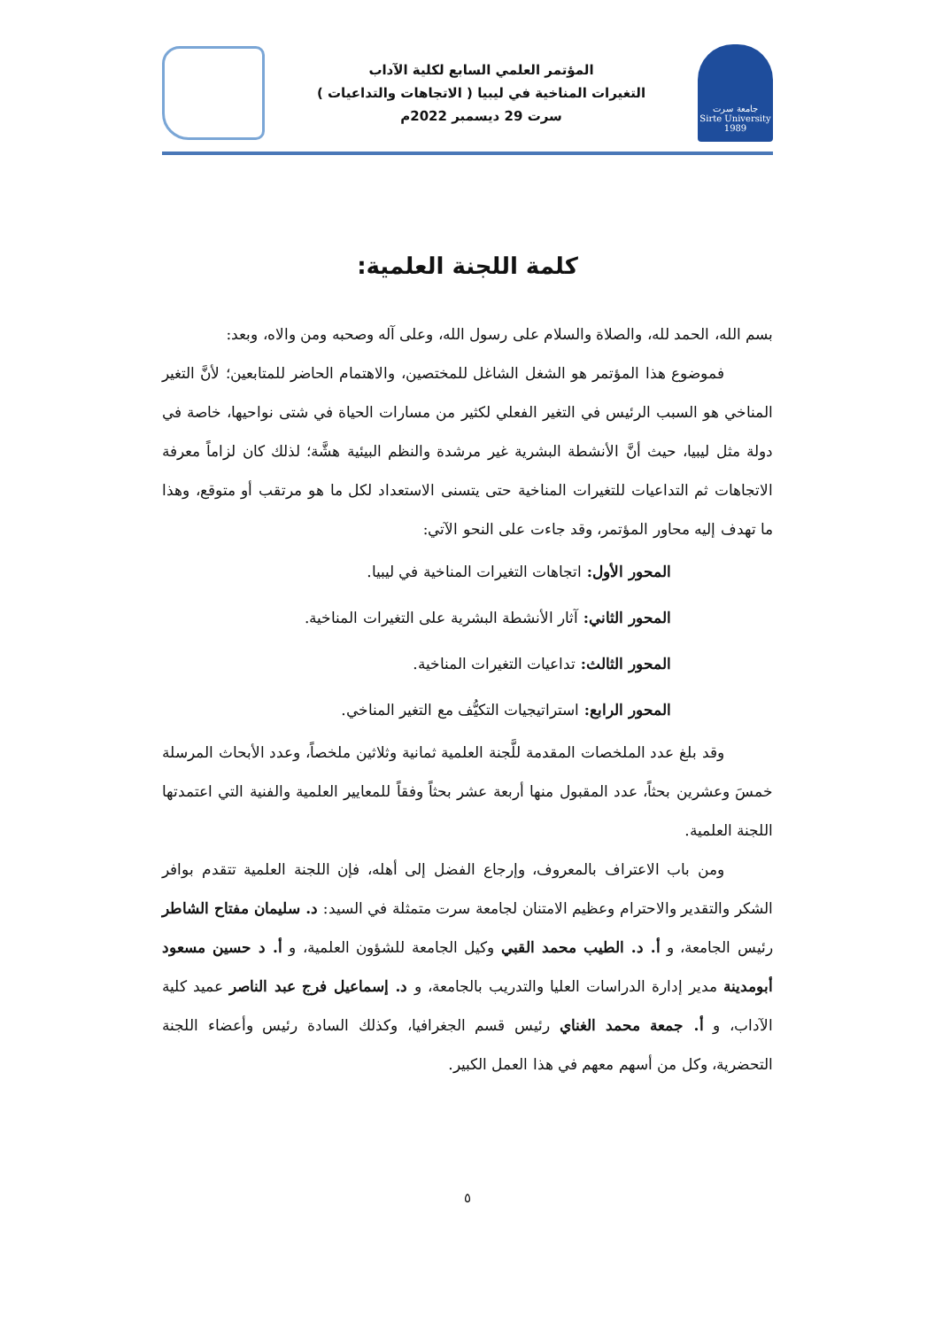جامعة سرت
Sirte University
1989
المؤتمر العلمي السابع لكلية الآداب
التغيرات المناخية في ليبيا ( الاتجاهات والتداعيات )
سرت 29 ديسمبر 2022م
كلمة اللجنة العلمية:
بسم الله، الحمد لله، والصلاة والسلام على رسول الله، وعلى آله وصحبه ومن والاه، وبعد:
فموضوع هذا المؤتمر هو الشغل الشاغل للمختصين، والاهتمام الحاضر للمتابعين؛ لأنَّ التغير المناخي هو السبب الرئيس في التغير الفعلي لكثير من مسارات الحياة في شتى نواحيها، خاصة في دولة مثل ليبيا، حيث أنَّ الأنشطة البشرية غير مرشدة والنظم البيئية هشَّة؛ لذلك كان لزاماً معرفة الاتجاهات ثم التداعيات للتغيرات المناخية حتى يتسنى الاستعداد لكل ما هو مرتقب أو متوقع، وهذا ما تهدف إليه محاور المؤتمر، وقد جاءت على النحو الآتي:
المحور الأول: اتجاهات التغيرات المناخية في ليبيا.
المحور الثاني: آثار الأنشطة البشرية على التغيرات المناخية.
المحور الثالث: تداعيات التغيرات المناخية.
المحور الرابع: استراتيجيات التكيُّف مع التغير المناخي.
وقد بلغ عدد الملخصات المقدمة للَّجنة العلمية ثمانية وثلاثين ملخصاً، وعدد الأبحاث المرسلة خمسَ وعشرين بحثاً، عدد المقبول منها أربعة عشر بحثاً وفقاً للمعايير العلمية والفنية التي اعتمدتها اللجنة العلمية.
ومن باب الاعتراف بالمعروف، وإرجاع الفضل إلى أهله، فإن اللجنة العلمية تتقدم بوافر الشكر والتقدير والاحترام وعظيم الامتنان لجامعة سرت متمثلة في السيد: د. سليمان مفتاح الشاطر رئيس الجامعة، و أ. د. الطيب محمد القبي وكيل الجامعة للشؤون العلمية، و أ. د حسين مسعود أبومدينة مدير إدارة الدراسات العليا والتدريب بالجامعة، و د. إسماعيل فرج عبد الناصر عميد كلية الآداب، و أ. جمعة محمد الغناي رئيس قسم الجغرافيا، وكذلك السادة رئيس وأعضاء اللجنة التحضرية، وكل من أسهم معهم في هذا العمل الكبير.
٥